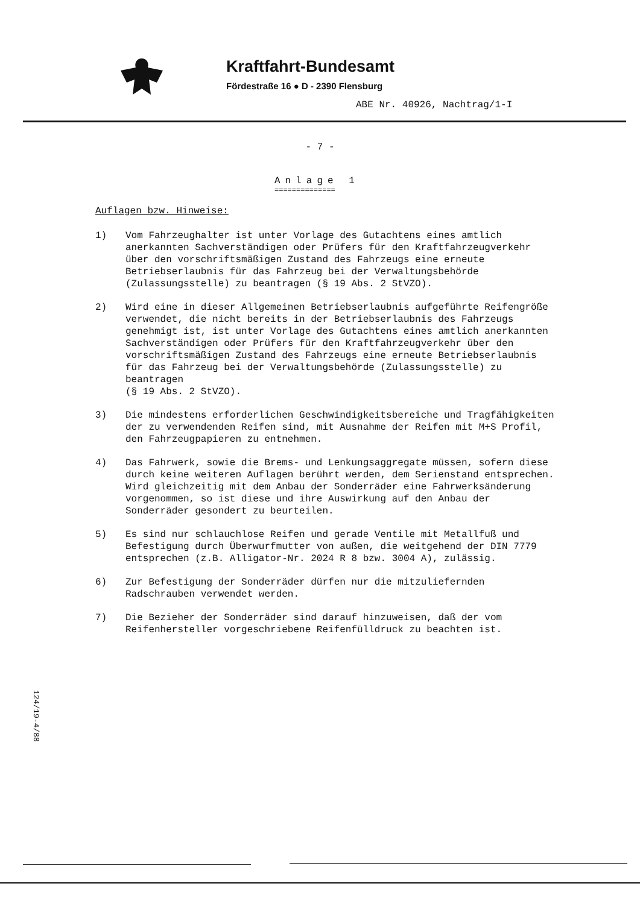Kraftfahrt-Bundesamt
Fördestraße 16 ● D - 2390 Flensburg
ABE Nr. 40926, Nachtrag/1-I
- 7 -
Anlage 1
==============
Auflagen bzw. Hinweise:
1) Vom Fahrzeughalter ist unter Vorlage des Gutachtens eines amtlich anerkannten Sachverständigen oder Prüfers für den Kraftfahrzeugverkehr über den vorschriftsmäßigen Zustand des Fahrzeugs eine erneute Betriebserlaubnis für das Fahrzeug bei der Verwaltungsbehörde (Zulassungsstelle) zu beantragen (§ 19 Abs. 2 StVZO).
2) Wird eine in dieser Allgemeinen Betriebserlaubnis aufgeführte Reifengröße verwendet, die nicht bereits in der Betriebserlaubnis des Fahrzeugs genehmigt ist, ist unter Vorlage des Gutachtens eines amtlich anerkannten Sachverständigen oder Prüfers für den Kraftfahrzeugverkehr über den vorschriftsmäßigen Zustand des Fahrzeugs eine erneute Betriebserlaubnis für das Fahrzeug bei der Verwaltungsbehörde (Zulassungsstelle) zu beantragen
(§ 19 Abs. 2 StVZO).
3) Die mindestens erforderlichen Geschwindigkeitsbereiche und Tragfähigkeiten der zu verwendenden Reifen sind, mit Ausnahme der Reifen mit M+S Profil, den Fahrzeugpapieren zu entnehmen.
4) Das Fahrwerk, sowie die Brems- und Lenkungsaggregate müssen, sofern diese durch keine weiteren Auflagen berührt werden, dem Serienstand entsprechen.
Wird gleichzeitig mit dem Anbau der Sonderräder eine Fahrwerksänderung vorgenommen, so ist diese und ihre Auswirkung auf den Anbau der Sonderräder gesondert zu beurteilen.
5) Es sind nur schlauchlose Reifen und gerade Ventile mit Metallfuß und Befestigung durch Überwurfmutter von außen, die weitgehend der DIN 7779 entsprechen (z.B. Alligator-Nr. 2024 R 8 bzw. 3004 A), zulässig.
6) Zur Befestigung der Sonderräder dürfen nur die mitzuliefernden Radschrauben verwendet werden.
7) Die Bezieher der Sonderräder sind darauf hinzuweisen, daß der vom Reifenhersteller vorgeschriebene Reifenfülldruck zu beachten ist.
124/19-4/88